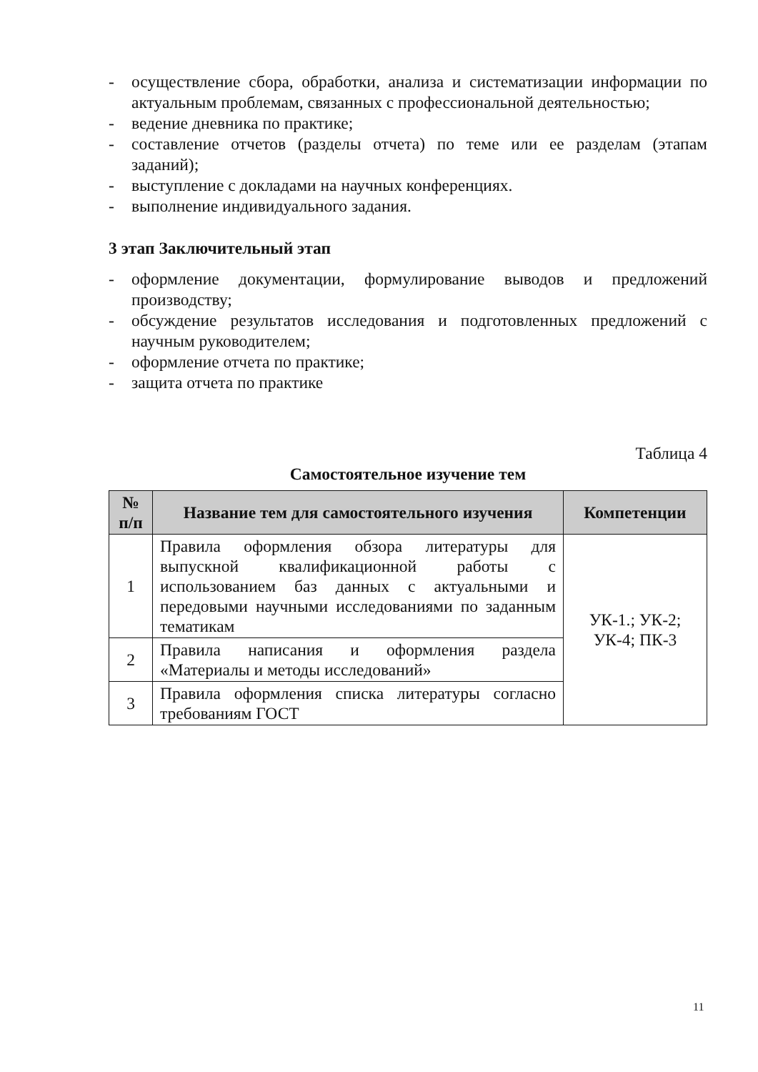- осуществление сбора, обработки, анализа и систематизации информации по актуальным проблемам, связанных с профессиональной деятельностью;
- ведение дневника по практике;
- составление отчетов (разделы отчета) по теме или ее разделам (этапам заданий);
- выступление с докладами на научных конференциях.
- выполнение индивидуального задания.
3 этап Заключительный этап
- оформление документации, формулирование выводов и предложений производству;
- обсуждение результатов исследования и подготовленных предложений с научным руководителем;
- оформление отчета по практике;
- защита отчета по практике
Таблица 4
Самостоятельное изучение тем
| № п/п | Название тем для самостоятельного изучения | Компетенции |
| --- | --- | --- |
| 1 | Правила оформления обзора литературы для выпускной квалификационной работы с использованием баз данных с актуальными и передовыми научными исследованиями по заданным тематикам | УК-1.; УК-2; УК-4; ПК-3 |
| 2 | Правила написания и оформления раздела «Материалы и методы исследований» | |
| 3 | Правила оформления списка литературы согласно требованиям ГОСТ | |
11